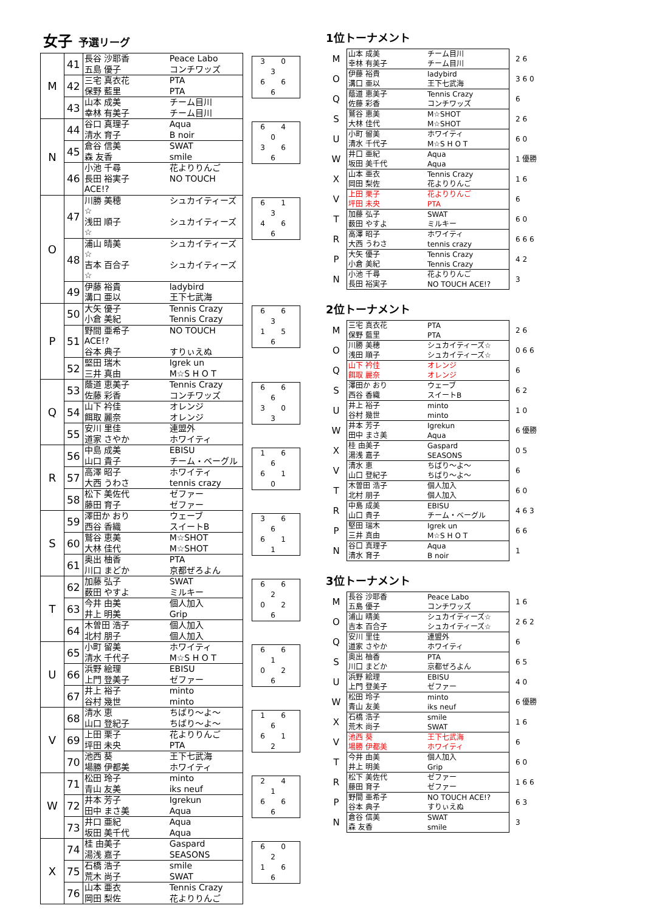女子 予選リーグ
| M | 41 | 長谷 沙耶香 Peace Labo 五島 優子 コンチワッズ | 3 0 3 6 6 6 |
| | 42 | 三宅 真衣花 PTA 保野 藍里 PTA | |
| | 43 | 山本 成美 チーム目川 幸林 有美子 チーム目川 | |
| N | 44 | 谷口 真理子 Aqua 清水 育子 B noir | 6 4 0 3 6 6 |
| | 45 | 倉谷 信美 SWAT 森 友香 smile | |
| | 46 | 小池 千尋 花よりりんご 長田 裕実子 NO TOUCH ACE!? | |
| O | 47 | 川勝 美穂 シュカイティーズ☆ 浅田 順子 シュカイティーズ☆ | 6 1 3 4 6 6 |
| | 48 | 浦山 晴美 シュカイティーズ☆ 吉本 百合子 シュカイティーズ☆ | |
| | 49 | 伊藤 裕貴 ladybird 溝口 亜以 王下七武海 | |
| P | 50 | 大矢 優子 Tennis Crazy 小倉 美紀 Tennis Crazy | 6 6 3 1 5 6 |
| | 51 | 野間 亜希子 NO TOUCH ACE!? 谷本 典子 すりぃえぬ | |
| | 52 | 堅田 瑞木 Igrek un 三井 真由 M☆S H O T | |
| Q | 53 | 蔭道 恵美子 Tennis Crazy 佐藤 彩香 コンチワッズ | 6 6 6 3 0 3 |
| | 54 | 山下 衿佳 オレンジ 餌取 麗奈 オレンジ | |
| | 55 | 安川 里佳 連盟外 道家 さやか ホワイティ | |
| R | 56 | 中島 成美 EBISU 山口 貴子 チーム・ベーグル | 1 6 6 6 1 0 |
| | 57 | 高澤 昭子 ホワイティ 大西 うわさ tennis crazy | |
| | 58 | 松下 美佐代 ゼファー 藤田 育子 ゼファー | |
| S | 59 | 澤田か おり ウェーブ 西谷 香織 スイートB | 3 6 6 6 1 1 |
| | 60 | 鷲谷 恵美 M☆SHOT 大林 佳代 M☆SHOT | |
| | 61 | 奥出 柚香 PTA 川口 まどか 京都ぜろよん | |
| T | 62 | 加藤 弘子 SWAT 薮田 やすよ ミルキー | 6 6 2 0 2 6 |
| | 63 | 今井 由美 個人加入 井上 明美 Grip | |
| | 64 | 木曽田 浩子 個人加入 北村 朋子 個人加入 | |
| U | 65 | 小町 留美 ホワイティ 清水 千代子 M☆S H O T | 6 6 1 0 2 6 |
| | 66 | 浜野 絵理 EBISU 上門 登美子 ゼファー | |
| | 67 | 井上 裕子 minto 谷村 幾世 minto | |
| V | 68 | 清水 恵 ちばり～よ～ 山口 登紀子 ちばり～よ～ | 1 6 6 6 1 2 |
| | 69 | 上田 栗子 花よりりんご 坪田 未央 PTA | |
| | 70 | 池西 葵 王下七武海 場勝 伊都美 ホワイティ | |
| W | 71 | 松田 玲子 minto 青山 友美 iks neuf | 2 4 1 6 6 6 |
| | 72 | 井本 芳子 Igrekun 田中 まさ美 Aqua | |
| | 73 | 井口 亜紀 Aqua 坂田 美千代 Aqua | |
| X | 74 | 桂 由美子 Gaspard 湯浅 嘉子 SEASONS | 6 0 2 1 6 6 |
| | 75 | 石橋 浩子 smile 荒木 尚子 SWAT | |
| | 76 | 山本 亜衣 Tennis Crazy 岡田 梨佐 花よりりんご | |
1位トーナメント
| M | 山本 成美 チーム目川 幸林 有美子 チーム目川 | 2 6 |
| O | 伊藤 裕貴 ladybird 溝口 亜以 王下七武海 | 3 6 0 |
| Q | 蔭道 恵美子 Tennis Crazy 佐藤 彩香 コンチワッズ | 6 |
| S | 鷲谷 恵美 M☆SHOT 大林 佳代 M☆SHOT | 2 6 |
| U | 小町 留美 ホワイティ 清水 千代子 M☆S H O T | 6 0 |
| W | 井口 亜紀 Aqua 坂田 美千代 Aqua | 1 優勝 |
| X | 山本 亜衣 Tennis Crazy 岡田 梨佐 花よりりんご | 1 6 |
| V | 上田 栗子 花よりりんご 坪田 未央 PTA | 6 |
| T | 加藤 弘子 SWAT 薮田 やすよ ミルキー | 6 0 |
| R | 高澤 昭子 ホワイティ 大西 うわさ tennis crazy | 6 6 6 |
| P | 大矢 優子 Tennis Crazy 小倉 美紀 Tennis Crazy | 4 2 |
| N | 小池 千尋 花よりりんご 長田 裕実子 NO TOUCH ACE!? | 3 |
2位トーナメント
| M | 三宅 真衣花 PTA 保野 藍里 PTA | 2 6 |
| O | 川勝 美穂 シュカイティーズ☆ 浅田 順子 シュカイティーズ☆ | 0 6 6 |
| Q | 山下 衿佳 オレンジ 餌取 麗奈 オレンジ | 6 |
| S | 澤田か おり ウェーブ 西谷 香織 スイートB | 6 2 |
| U | 井上 裕子 minto 谷村 幾世 minto | 1 0 |
| W | 井本 芳子 Igrekun 田中 まさ美 Aqua | 6 優勝 |
| X | 桂 由美子 Gaspard 湯浅 嘉子 SEASONS | 0 5 |
| V | 清水 恵 ちばり～よ～ 山口 登紀子 ちばり～よ～ | 6 |
| T | 木曽田 浩子 個人加入 北村 朋子 個人加入 | 6 0 |
| R | 中島 成美 EBISU 山口 貴子 チーム・ベーグル | 4 6 3 |
| P | 堅田 瑞木 Igrek un 三井 真由 M☆S H O T | 6 6 |
| N | 谷口 真理子 Aqua 清水 育子 B noir | 1 |
3位トーナメント
| M | 長谷 沙耶香 Peace Labo 五島 優子 コンチワッズ | 1 6 |
| O | 浦山 晴美 シュカイティーズ☆ 吉本 百合子 シュカイティーズ☆ | 2 6 2 |
| Q | 安川 里佳 連盟外 道家 さやか ホワイティ | 6 |
| S | 奥出 柚香 PTA 川口 まどか 京都ぜろよん | 6 5 |
| U | 浜野 絵理 EBISU 上門 登美子 ゼファー | 4 0 |
| W | 松田 玲子 minto 青山 友美 iks neuf | 6 優勝 |
| X | 石橋 浩子 smile 荒木 尚子 SWAT | 1 6 |
| V | 池西 葵 王下七武海 場勝 伊都美 ホワイティ | 6 |
| T | 今井 由美 個人加入 井上 明美 Grip | 6 0 |
| R | 松下 美佐代 ゼファー 藤田 育子 ゼファー | 1 6 6 |
| P | 野間 亜希子 NO TOUCH ACE!? 谷本 典子 すりぃえぬ | 6 3 |
| N | 倉谷 信美 SWAT 森 友香 smile | 3 |